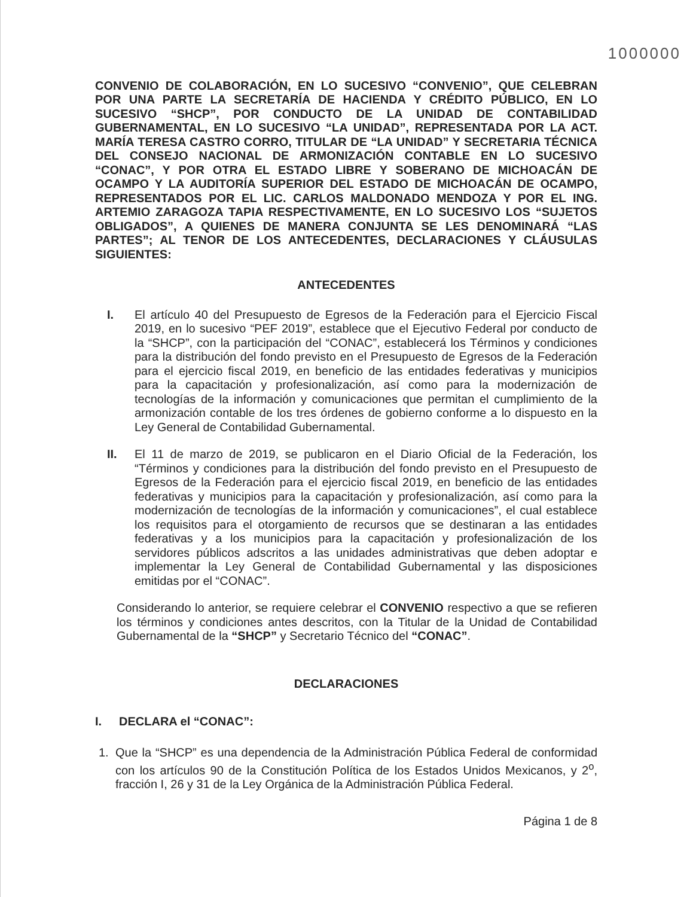1000000
CONVENIO DE COLABORACIÓN, EN LO SUCESIVO “CONVENIO”, QUE CELEBRAN POR UNA PARTE LA SECRETARÍA DE HACIENDA Y CRÉDITO PÚBLICO, EN LO SUCESIVO “SHCP”, POR CONDUCTO DE LA UNIDAD DE CONTABILIDAD GUBERNAMENTAL, EN LO SUCESIVO “LA UNIDAD”, REPRESENTADA POR LA ACT. MARÍA TERESA CASTRO CORRO, TITULAR DE “LA UNIDAD” Y SECRETARIA TÉCNICA DEL CONSEJO NACIONAL DE ARMONIZACIÓN CONTABLE EN LO SUCESIVO “CONAC”, Y POR OTRA EL ESTADO LIBRE Y SOBERANO DE MICHOACÁN DE OCAMPO Y LA AUDITORÍA SUPERIOR DEL ESTADO DE MICHOACÁN DE OCAMPO, REPRESENTADOS POR EL LIC. CARLOS MALDONADO MENDOZA Y POR EL ING. ARTEMIO ZARAGOZA TAPIA RESPECTIVAMENTE, EN LO SUCESIVO LOS “SUJETOS OBLIGADOS”, A QUIENES DE MANERA CONJUNTA SE LES DENOMINARÁ “LAS PARTES”; AL TENOR DE LOS ANTECEDENTES, DECLARACIONES Y CLÁUSULAS SIGUIENTES:
ANTECEDENTES
I. El artículo 40 del Presupuesto de Egresos de la Federación para el Ejercicio Fiscal 2019, en lo sucesivo “PEF 2019”, establece que el Ejecutivo Federal por conducto de la “SHCP”, con la participación del “CONAC”, establecerá los Términos y condiciones para la distribución del fondo previsto en el Presupuesto de Egresos de la Federación para el ejercicio fiscal 2019, en beneficio de las entidades federativas y municipios para la capacitación y profesionalización, así como para la modernización de tecnologías de la información y comunicaciones que permitan el cumplimiento de la armonización contable de los tres órdenes de gobierno conforme a lo dispuesto en la Ley General de Contabilidad Gubernamental.
II. El 11 de marzo de 2019, se publicaron en el Diario Oficial de la Federación, los “Términos y condiciones para la distribución del fondo previsto en el Presupuesto de Egresos de la Federación para el ejercicio fiscal 2019, en beneficio de las entidades federativas y municipios para la capacitación y profesionalización, así como para la modernización de tecnologías de la información y comunicaciones”, el cual establece los requisitos para el otorgamiento de recursos que se destinaran a las entidades federativas y a los municipios para la capacitación y profesionalización de los servidores públicos adscritos a las unidades administrativas que deben adoptar e implementar la Ley General de Contabilidad Gubernamental y las disposiciones emitidas por el “CONAC”.
Considerando lo anterior, se requiere celebrar el CONVENIO respectivo a que se refieren los términos y condiciones antes descritos, con la Titular de la Unidad de Contabilidad Gubernamental de la “SHCP” y Secretario Técnico del “CONAC”.
DECLARACIONES
I. DECLARA el “CONAC”:
1. Que la “SHCP” es una dependencia de la Administración Pública Federal de conformidad con los artículos 90 de la Constitución Política de los Estados Unidos Mexicanos, y 2<sup>o</sup>, fracción I, 26 y 31 de la Ley Orgánica de la Administración Pública Federal.
Página 1 de 8